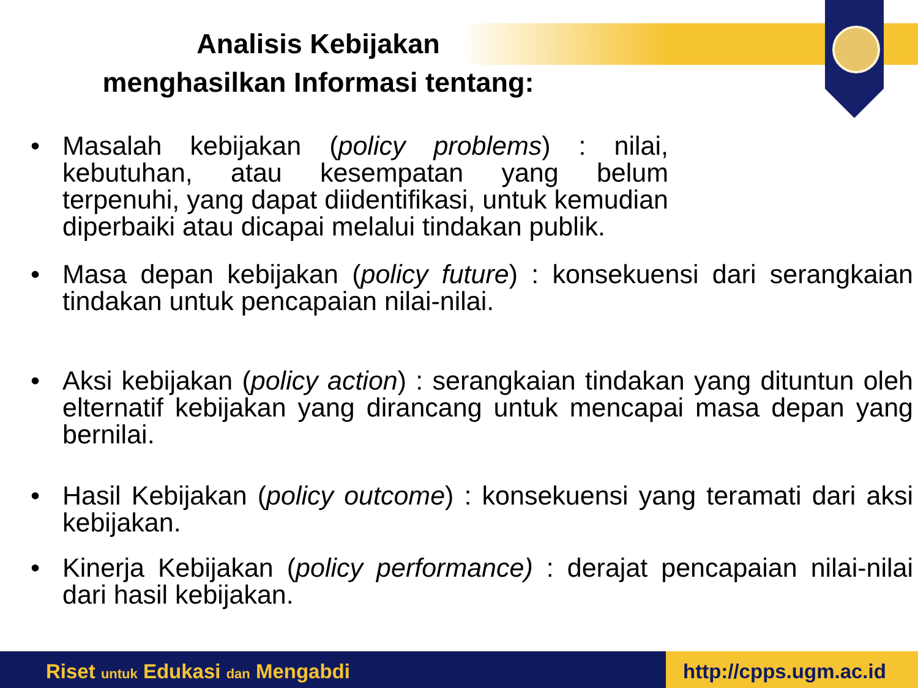Analisis Kebijakan
menghasilkan Informasi tentang:
• Masalah kebijakan (policy problems) : nilai, kebutuhan, atau kesempatan yang belum terpenuhi, yang dapat diidentifikasi, untuk kemudian diperbaiki atau dicapai melalui tindakan publik.
• Masa depan kebijakan (policy future) : konsekuensi dari serangkaian tindakan untuk pencapaian nilai-nilai.
• Aksi kebijakan (policy action) : serangkaian tindakan yang dituntun oleh elternatif kebijakan yang dirancang untuk mencapai masa depan yang bernilai.
• Hasil Kebijakan (policy outcome) : konsekuensi yang teramati dari aksi kebijakan.
• Kinerja Kebijakan (policy performance) : derajat pencapaian nilai-nilai dari hasil kebijakan.
Riset untuk Edukasi dan Mengabdi http://cpps.ugm.ac.id